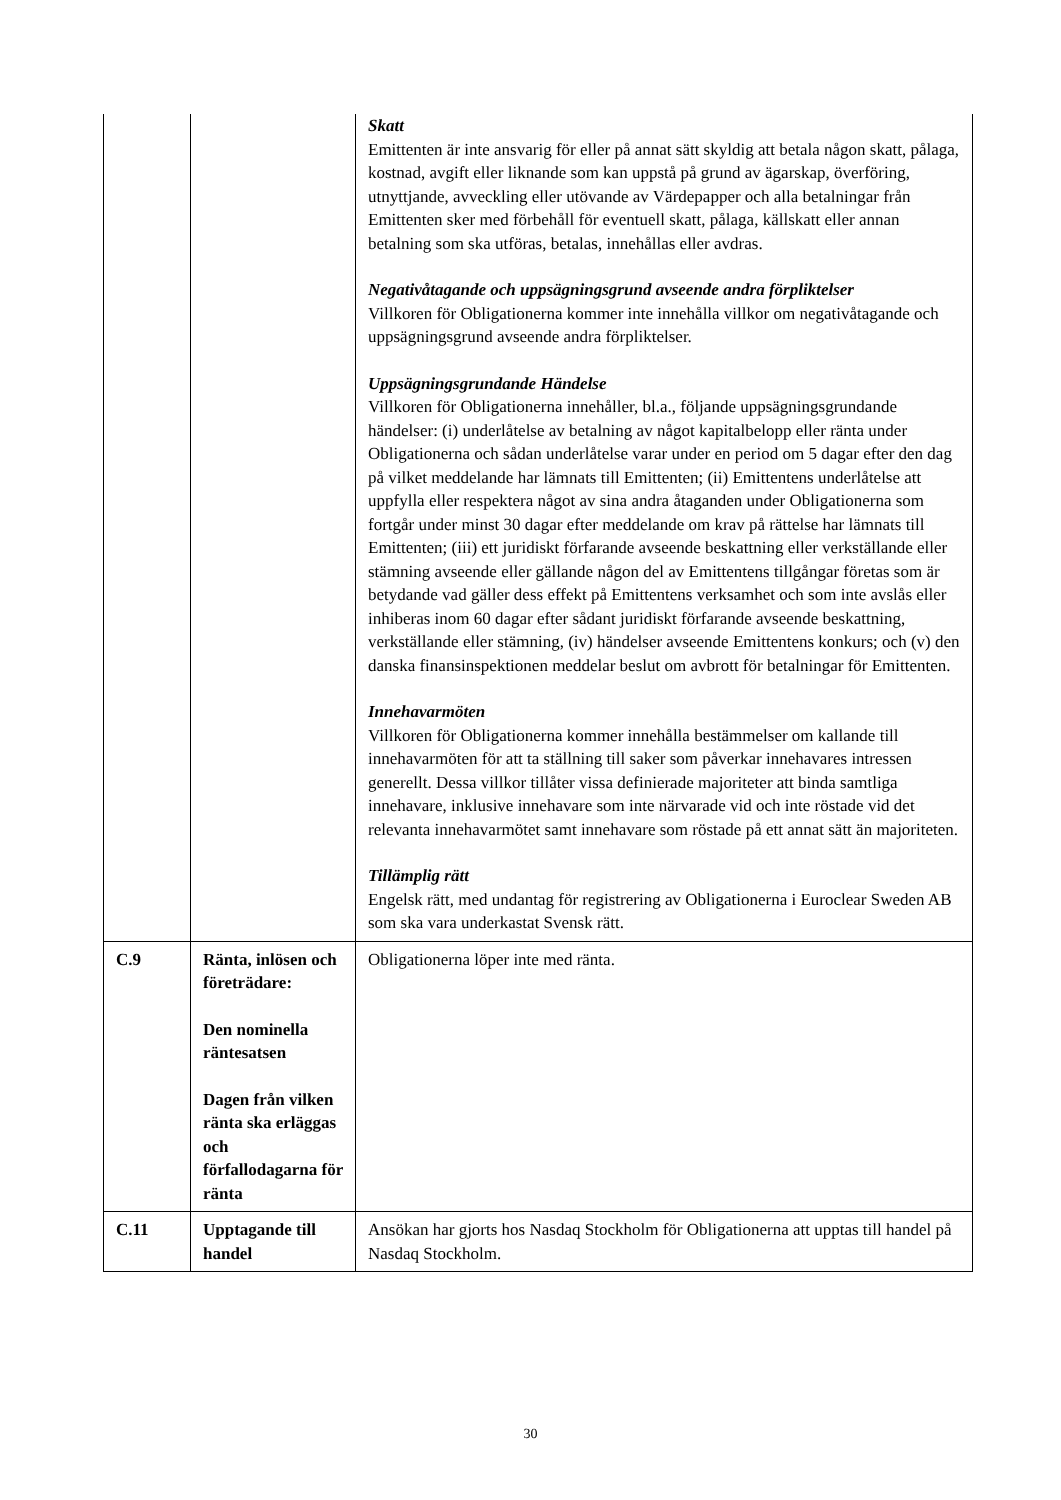| | | Skatt Emittenten är inte ansvarig för eller på annat sätt skyldig att betala någon skatt, pålaga, kostnad, avgift eller liknande som kan uppstå på grund av ägarskap, överföring, utnyttjande, avveckling eller utövande av Värdepapper och alla betalningar från Emittenten sker med förbehåll för eventuell skatt, pålaga, källskatt eller annan betalning som ska utföras, betalas, innehållas eller avdras. Negativåtagande och uppsägningsgrund avseende andra förpliktelser Villkoren för Obligationerna kommer inte innehålla villkor om negativåtagande och uppsägningsgrund avseende andra förpliktelser. Uppsägningsgrundande Händelse Villkoren för Obligationerna innehåller, bl.a., följande uppsägningsgrundande händelser: (i) underlåtelse av betalning av något kapitalbelopp eller ränta under Obligationerna och sådan underlåtelse varar under en period om 5 dagar efter den dag på vilket meddelande har lämnats till Emittenten; (ii) Emittentens underlåtelse att uppfylla eller respektera något av sina andra åtaganden under Obligationerna som fortgår under minst 30 dagar efter meddelande om krav på rättelse har lämnats till Emittenten; (iii) ett juridiskt förfarande avseende beskattning eller verkställande eller stämning avseende eller gällande någon del av Emittentens tillgångar företas som är betydande vad gäller dess effekt på Emittentens verksamhet och som inte avslås eller inhiberas inom 60 dagar efter sådant juridiskt förfarande avseende beskattning, verkställande eller stämning, (iv) händelser avseende Emittentens konkurs; och (v) den danska finansinspektionen meddelar beslut om avbrott för betalningar för Emittenten. Innehavarmöten Villkoren för Obligationerna kommer innehålla bestämmelser om kallande till innehavarmöten för att ta ställning till saker som påverkar innehavares intressen generellt. Dessa villkor tillåter vissa definierade majoriteter att binda samtliga innehavare, inklusive innehavare som inte närvarade vid och inte röstade vid det relevanta innehavarmötet samt innehavare som röstade på ett annat sätt än majoriteten. Tillämplig rätt Engelsk rätt, med undantag för registrering av Obligationerna i Euroclear Sweden AB som ska vara underkastat Svensk rätt. |
| C.9 | Ränta, inlösen och företrädare: Den nominella räntesatsen Dagen från vilken ränta ska erläggas och förfallodagarna för ränta | Obligationerna löper inte med ränta. |
| C.11 | Upptagande till handel | Ansökan har gjorts hos Nasdaq Stockholm för Obligationerna att upptas till handel på Nasdaq Stockholm. |
30